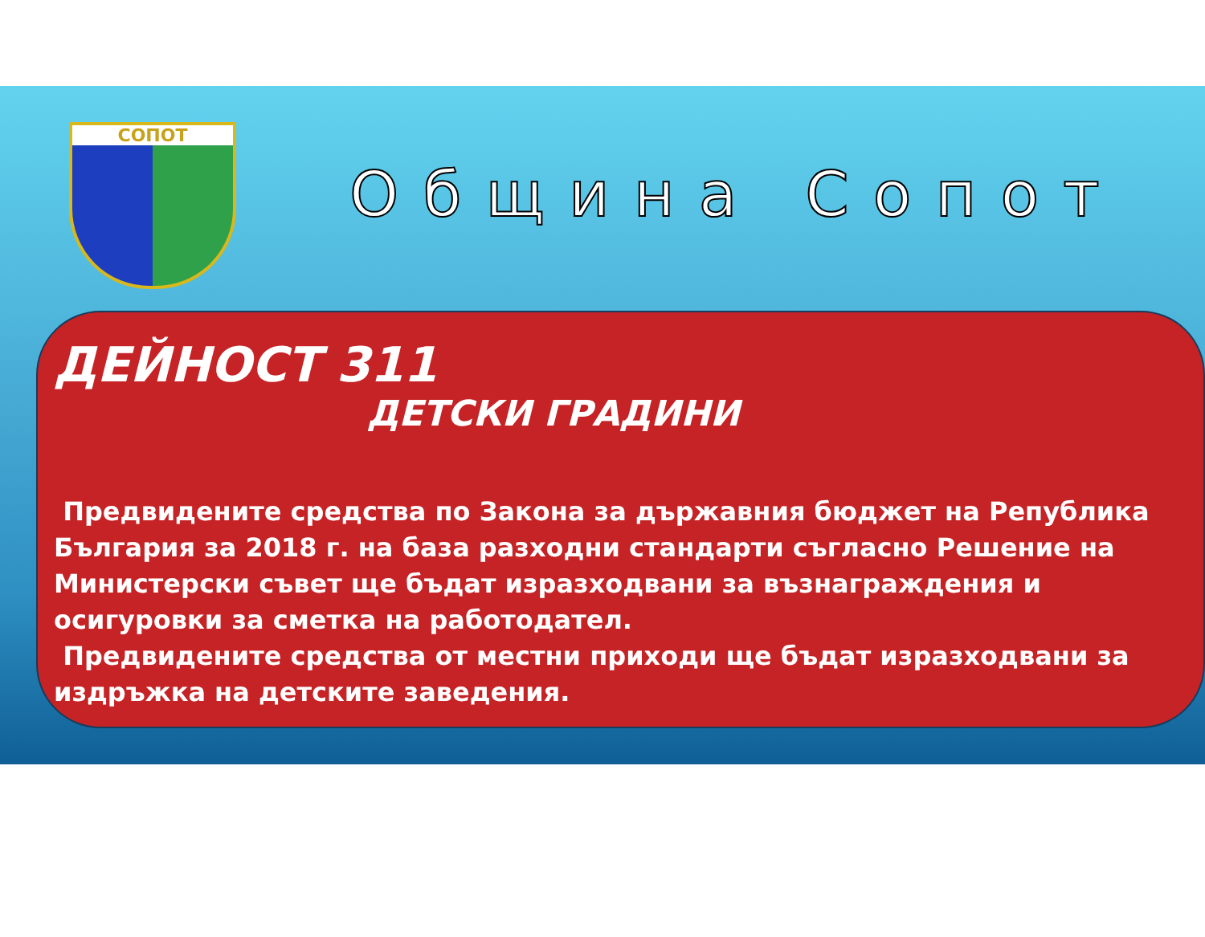СОПОТ
Община Сопот
ДЕЙНОСТ 311
ДЕТСКИ ГРАДИНИ
Предвидените средства по Закона за държавния бюджет на Република България за 2018 г. на база разходни стандарти съгласно Решение на Министерски съвет ще бъдат изразходвани за възнаграждения и осигуровки за сметка на работодател.
Предвидените средства от местни приходи ще бъдат изразходвани за издръжка на детските заведения.